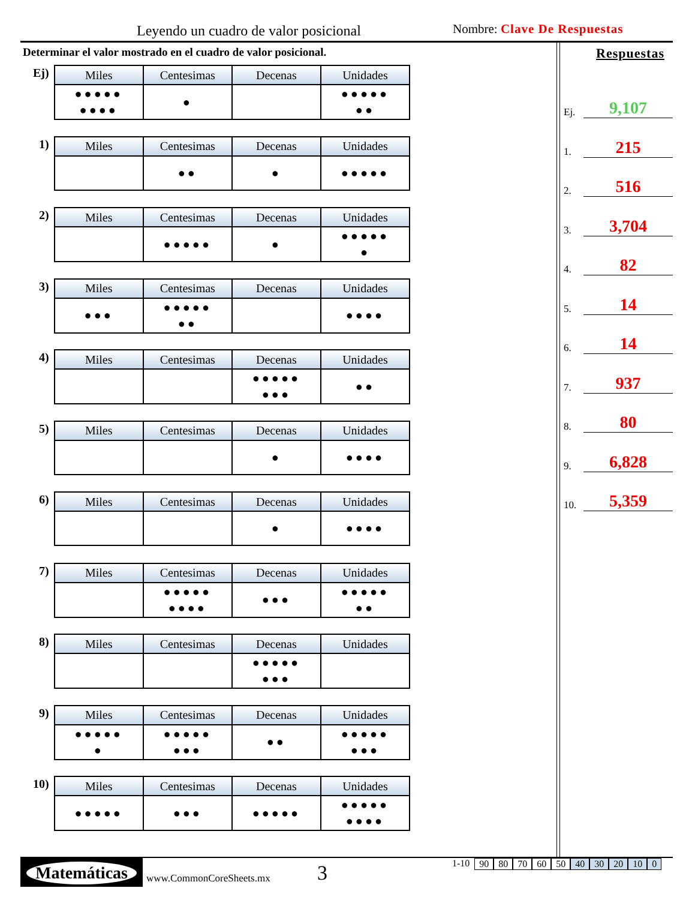Leyendo un cuadro de valor posicional
Nombre: Clave De Respuestas
Determinar el valor mostrado en el cuadro de valor posicional.
Ej)
| Miles | Centesimas | Decenas | Unidades |
| --- | --- | --- | --- |
| ●●●●● ●●●● | ● | | ●●●●● ●● |
1)
| Miles | Centesimas | Decenas | Unidades |
| --- | --- | --- | --- |
| | ●● | ● | ●●●●● |
2)
| Miles | Centesimas | Decenas | Unidades |
| --- | --- | --- | --- |
| | ●●●●● | ● | ●●●●● ● |
3)
| Miles | Centesimas | Decenas | Unidades |
| --- | --- | --- | --- |
| ●●● | ●●●●● ●● | | ●●●● |
4)
| Miles | Centesimas | Decenas | Unidades |
| --- | --- | --- | --- |
| | | ●●●●● ●●● | ●● |
5)
| Miles | Centesimas | Decenas | Unidades |
| --- | --- | --- | --- |
| | | ● | ●●●● |
6)
| Miles | Centesimas | Decenas | Unidades |
| --- | --- | --- | --- |
| | | ● | ●●●● |
7)
| Miles | Centesimas | Decenas | Unidades |
| --- | --- | --- | --- |
| | ●●●●● ●●●● | ●●● | ●●●●● ●● |
8)
| Miles | Centesimas | Decenas | Unidades |
| --- | --- | --- | --- |
| | | ●●●●● ●●● | |
9)
| Miles | Centesimas | Decenas | Unidades |
| --- | --- | --- | --- |
| ●●●●● ● | ●●●●● ●●● | ●● | ●●●●● ●●● |
10)
| Miles | Centesimas | Decenas | Unidades |
| --- | --- | --- | --- |
| ●●●●● | ●●● | ●●●●● | ●●●●● ●●●● |
Respuestas
Ej. 9,107
1. 215
2. 516
3. 3,704
4. 82
5. 14
6. 14
7. 937
8. 80
9. 6,828
10. 5,359
Matemáticas
www.CommonCoreSheets.mx 3 1-10 90 80 70 60 50 40 30 20 10 0